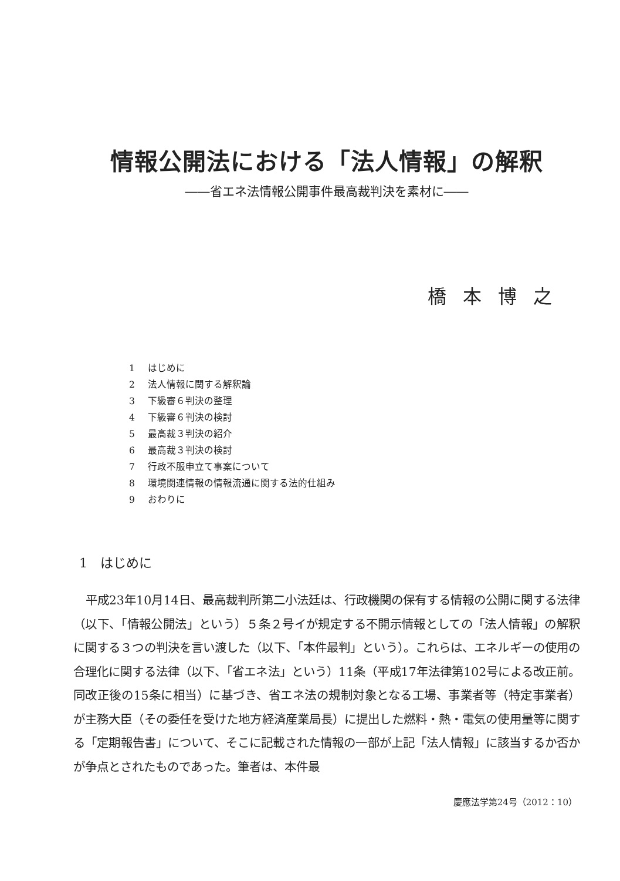情報公開法における「法人情報」の解釈
――省エネ法情報公開事件最高裁判決を素材に――
橋本博之
1 はじめに
2 法人情報に関する解釈論
3 下級審６判決の整理
4 下級審６判決の検討
5 最高裁３判決の紹介
6 最高裁３判決の検討
7 行政不服申立て事案について
8 環境関連情報の情報流通に関する法的仕組み
9 おわりに
1　はじめに
平成23年10月14日、最高裁判所第二小法廷は、行政機関の保有する情報の公開に関する法律（以下、「情報公開法」という）５条２号イが規定する不開示情報としての「法人情報」の解釈に関する３つの判決を言い渡した（以下、「本件最判」という）。これらは、エネルギーの使用の合理化に関する法律（以下、「省エネ法」という）11条（平成17年法律第102号による改正前。同改正後の15条に相当）に基づき、省エネ法の規制対象となる工場、事業者等（特定事業者）が主務大臣（その委任を受けた地方経済産業局長）に提出した燃料・熱・電気の使用量等に関する「定期報告書」について、そこに記載された情報の一部が上記「法人情報」に該当するか否かが争点とされたものであった。筆者は、本件最
慶應法学第24号（2012：10）